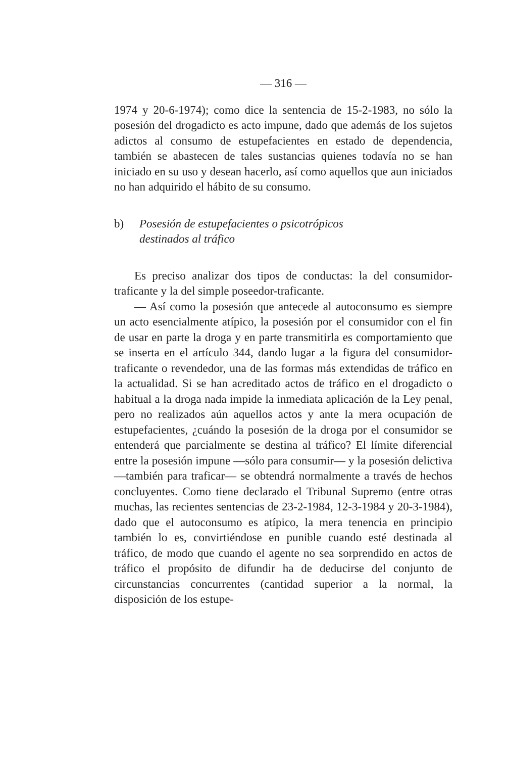— 316 —
1974 y 20-6-1974); como dice la sentencia de 15-2-1983, no sólo la posesión del drogadicto es acto impune, dado que además de los sujetos adictos al consumo de estupefacientes en estado de dependencia, también se abastecen de tales sustancias quienes todavía no se han iniciado en su uso y desean hacerlo, así como aquellos que aun iniciados no han adquirido el hábito de su consumo.
b) Posesión de estupefacientes o psicotrópicos
destinados al tráfico
Es preciso analizar dos tipos de conductas: la del consumidor-traficante y la del simple poseedor-traficante.
— Así como la posesión que antecede al autoconsumo es siempre un acto esencialmente atípico, la posesión por el consumidor con el fin de usar en parte la droga y en parte transmitirla es comportamiento que se inserta en el artículo 344, dando lugar a la figura del consumidor-traficante o revendedor, una de las formas más extendidas de tráfico en la actualidad. Si se han acreditado actos de tráfico en el drogadicto o habitual a la droga nada impide la inmediata aplicación de la Ley penal, pero no realizados aún aquellos actos y ante la mera ocupación de estupefacientes, ¿cuándo la posesión de la droga por el consumidor se entenderá que parcialmente se destina al tráfico? El límite diferencial entre la posesión impune —sólo para consumir— y la posesión delictiva —también para traficar— se obtendrá normalmente a través de hechos concluyentes. Como tiene declarado el Tribunal Supremo (entre otras muchas, las recientes sentencias de 23-2-1984, 12-3-1984 y 20-3-1984), dado que el autoconsumo es atípico, la mera tenencia en principio también lo es, convirtiéndose en punible cuando esté destinada al tráfico, de modo que cuando el agente no sea sorprendido en actos de tráfico el propósito de difundir ha de deducirse del conjunto de circunstancias concurrentes (cantidad superior a la normal, la disposición de los estupe-